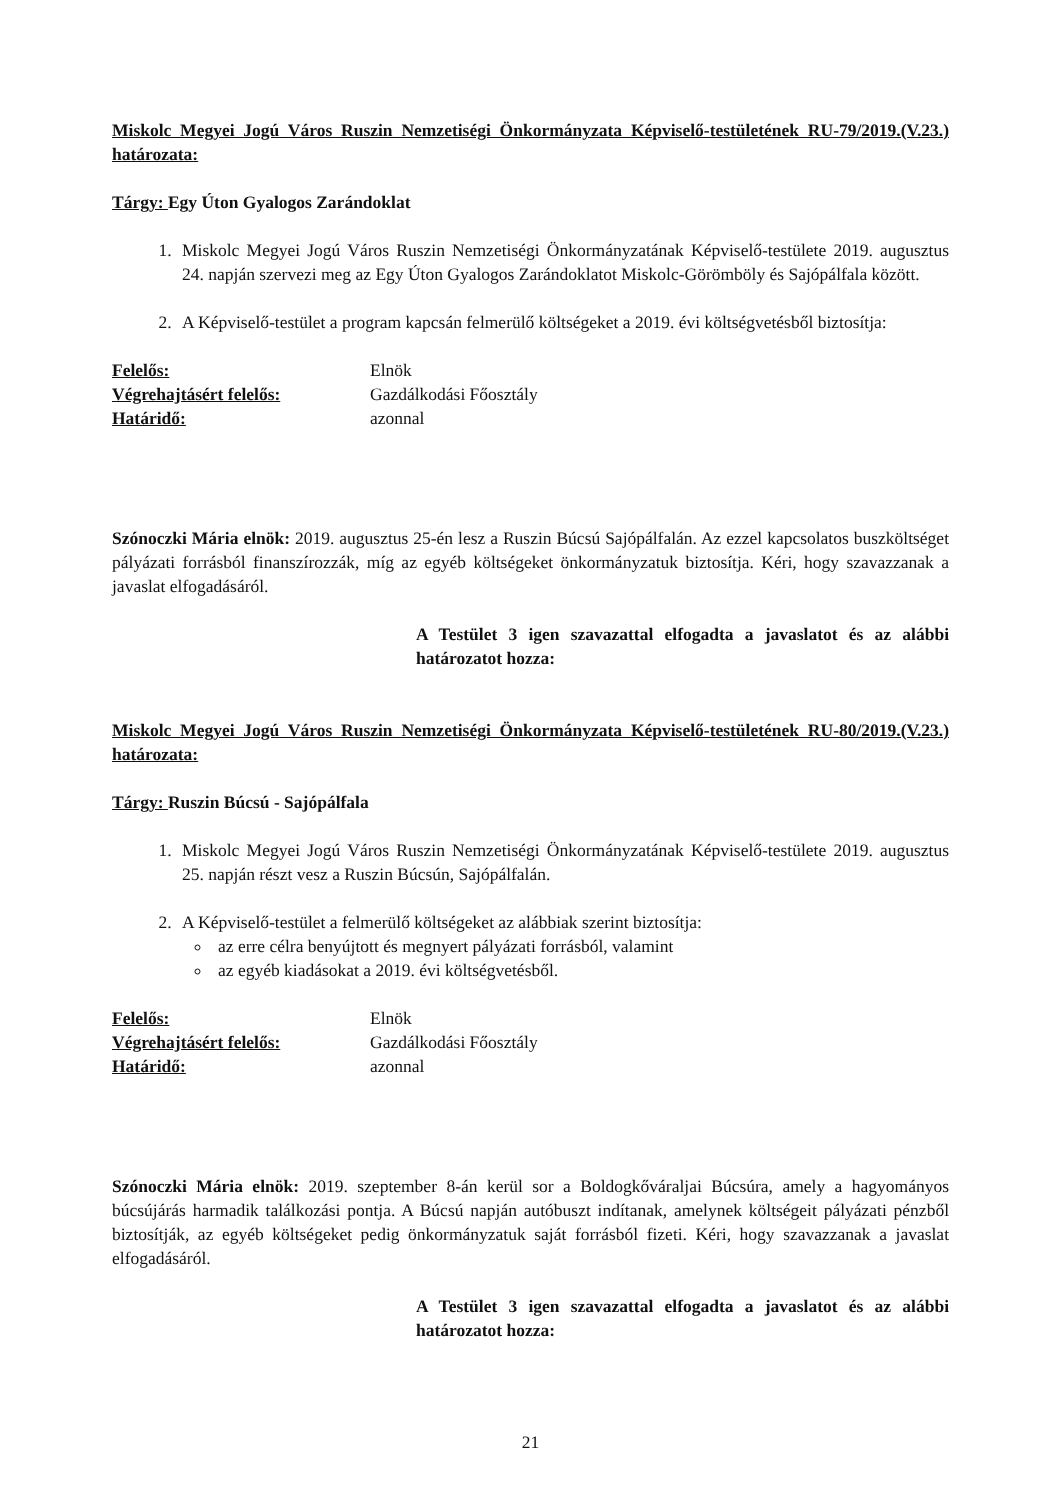Miskolc Megyei Jogú Város Ruszin Nemzetiségi Önkormányzata Képviselő-testületének RU-79/2019.(V.23.) határozata:
Tárgy: Egy Úton Gyalogos Zarándoklat
1. Miskolc Megyei Jogú Város Ruszin Nemzetiségi Önkormányzatának Képviselő-testülete 2019. augusztus 24. napján szervezi meg az Egy Úton Gyalogos Zarándoklatot Miskolc-Görömböly és Sajópálfala között.
2. A Képviselő-testület a program kapcsán felmerülő költségeket a 2019. évi költségvetésből biztosítja:
| Felelős: | Elnök |
| Végrehajtásért felelős: | Gazdálkodási Főosztály |
| Határidő: | azonnal |
Szónoczki Mária elnök: 2019. augusztus 25-én lesz a Ruszin Búcsú Sajópálfalán. Az ezzel kapcsolatos buszköltséget pályázati forrásból finanszírozzák, míg az egyéb költségeket önkormányzatuk biztosítja. Kéri, hogy szavazzanak a javaslat elfogadásáról.
A Testület 3 igen szavazattal elfogadta a javaslatot és az alábbi határozatot hozza:
Miskolc Megyei Jogú Város Ruszin Nemzetiségi Önkormányzata Képviselő-testületének RU-80/2019.(V.23.) határozata:
Tárgy: Ruszin Búcsú - Sajópálfala
1. Miskolc Megyei Jogú Város Ruszin Nemzetiségi Önkormányzatának Képviselő-testülete 2019. augusztus 25. napján részt vesz a Ruszin Búcsún, Sajópálfalán.
2. A Képviselő-testület a felmerülő költségeket az alábbiak szerint biztosítja:
az erre célra benyújtott és megnyert pályázati forrásból, valamint
az egyéb kiadásokat a 2019. évi költségvetésből.
| Felelős: | Elnök |
| Végrehajtásért felelős: | Gazdálkodási Főosztály |
| Határidő: | azonnal |
Szónoczki Mária elnök: 2019. szeptember 8-án kerül sor a Boldogkőváraljai Búcsúra, amely a hagyományos búcsújárás harmadik találkozási pontja. A Búcsú napján autóbuszt indítanak, amelynek költségeit pályázati pénzből biztosítják, az egyéb költségeket pedig önkormányzatuk saját forrásból fizeti. Kéri, hogy szavazzanak a javaslat elfogadásáról.
A Testület 3 igen szavazattal elfogadta a javaslatot és az alábbi határozatot hozza:
21